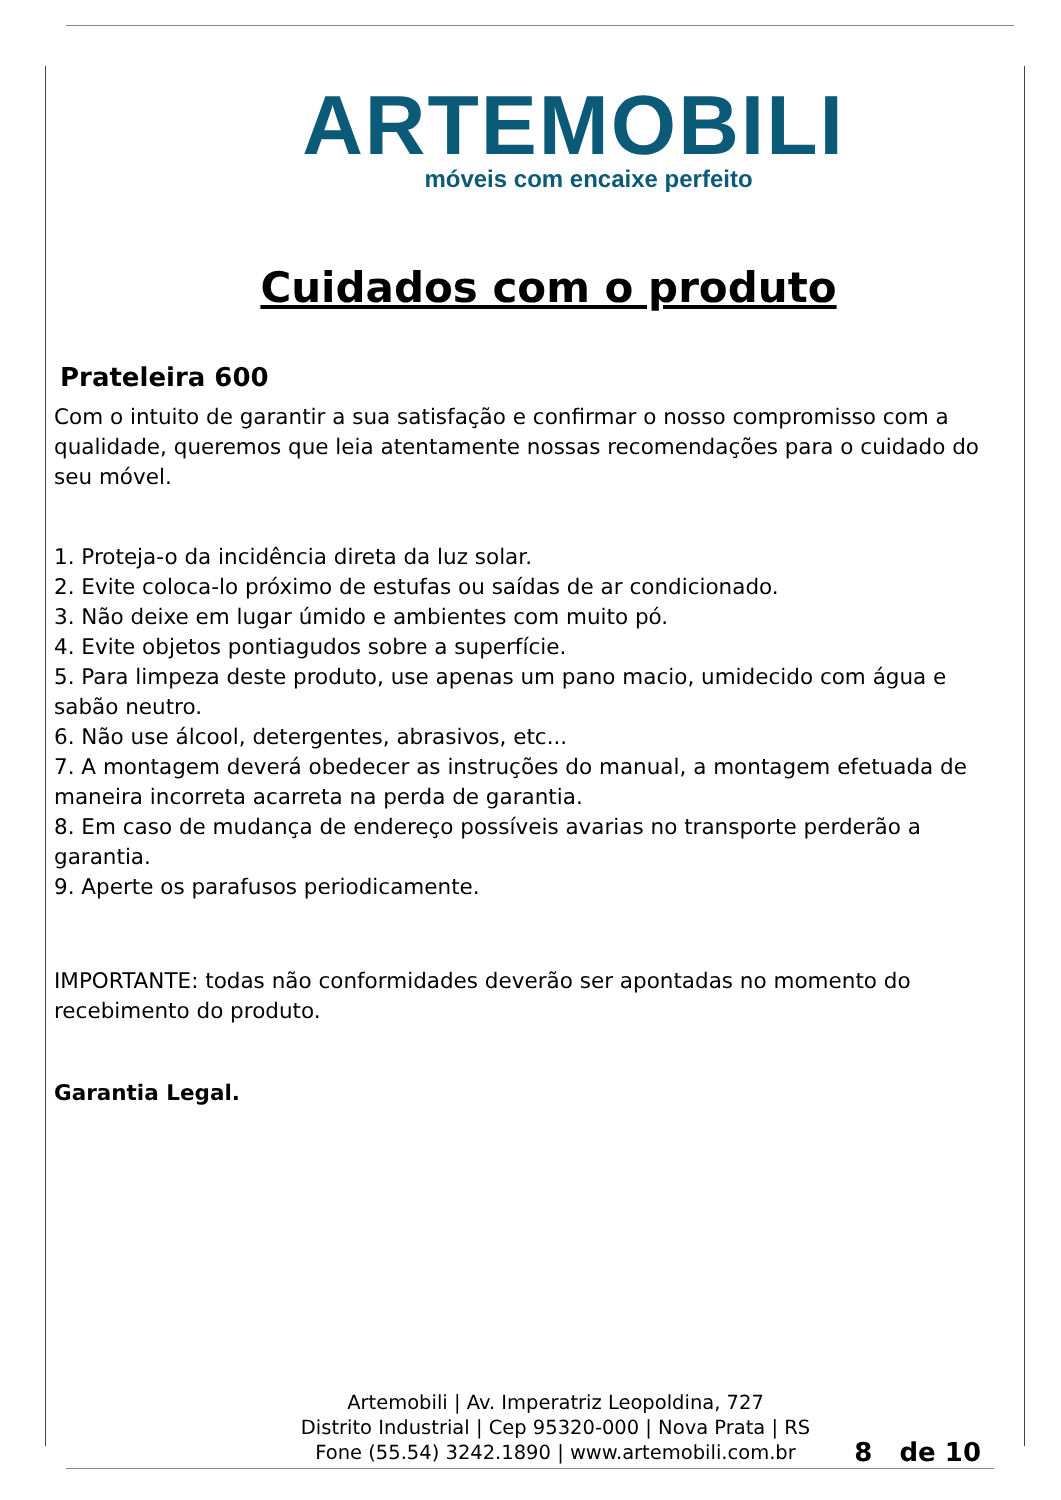ARTEMOBILI
móveis com encaixe perfeito
Cuidados com o produto
Prateleira 600
Com o intuito de garantir a sua satisfação e confirmar o nosso compromisso com a qualidade, queremos que leia atentamente nossas recomendações para o cuidado do seu móvel.
1. Proteja-o da incidência direta da luz solar.
2. Evite coloca-lo próximo de estufas ou saídas de ar condicionado.
3. Não deixe em lugar úmido e ambientes com muito pó.
4. Evite objetos pontiagudos sobre a superfície.
5. Para limpeza deste produto, use apenas um pano macio, umidecido com água e sabão neutro.
6. Não use álcool, detergentes, abrasivos, etc...
7. A montagem deverá obedecer as instruções do manual, a montagem efetuada de maneira incorreta acarreta na perda de garantia.
8. Em caso de mudança de endereço possíveis avarias no transporte perderão a garantia.
9. Aperte os parafusos periodicamente.
IMPORTANTE: todas não conformidades deverão ser apontadas no momento do recebimento do produto.
Garantia Legal.
Artemobili | Av. Imperatriz Leopoldina, 727
Distrito Industrial | Cep 95320-000 | Nova Prata | RS
Fone (55.54) 3242.1890 | www.artemobili.com.br
8 de 10